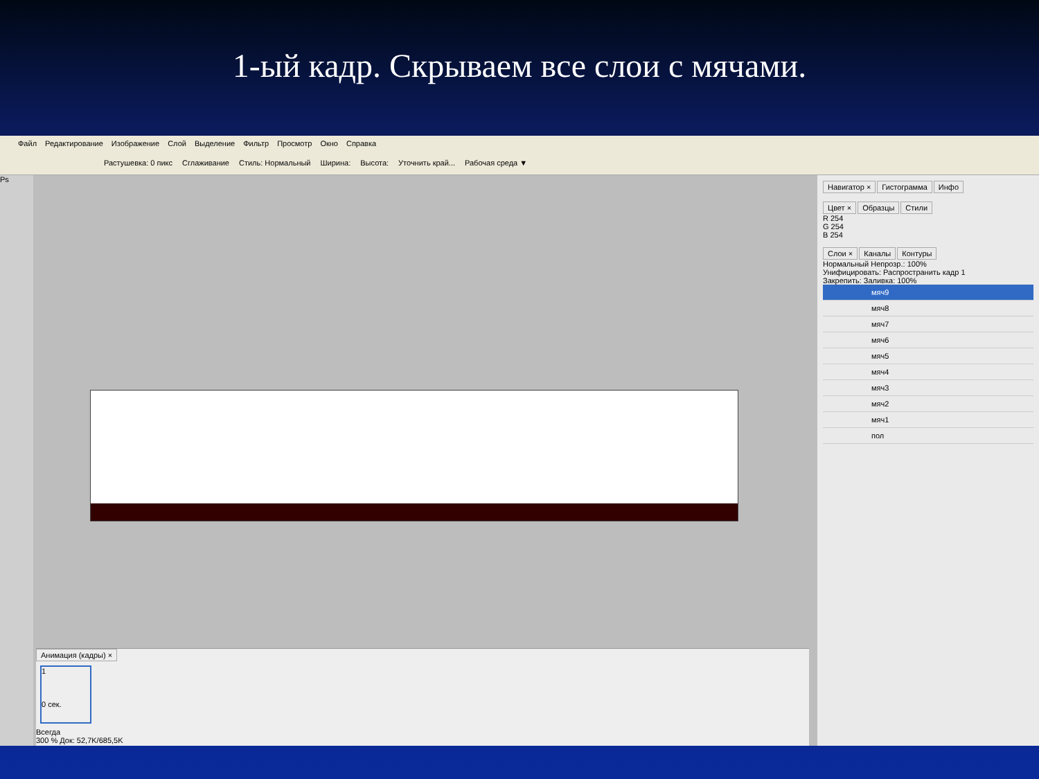1-ый кадр. Скрываем все слои с мячами.
Файл Редактирование Изображение Слой Выделение Фильтр Просмотр Окно Справка
Растушевка: 0 пикс Сглаживание Стиль: Нормальный Ширина: Высота: Уточнить край... Рабочая среда ▼
Ps
Анимация (кадры) ×
1
0 сек.
Всегда
300 % Док: 52,7K/685,5K
Навигатор × Гистограмма Инфо
Цвет × Образцы Стили
R 254
G 254
B 254
Слои × Каналы Контуры
Нормальный Непрозр.: 100%
Унифицировать: Распространить кадр 1
Закрепить: Заливка: 100%
мяч9
мяч8
мяч7
мяч6
мяч5
мяч4
мяч3
мяч2
мяч1
пол